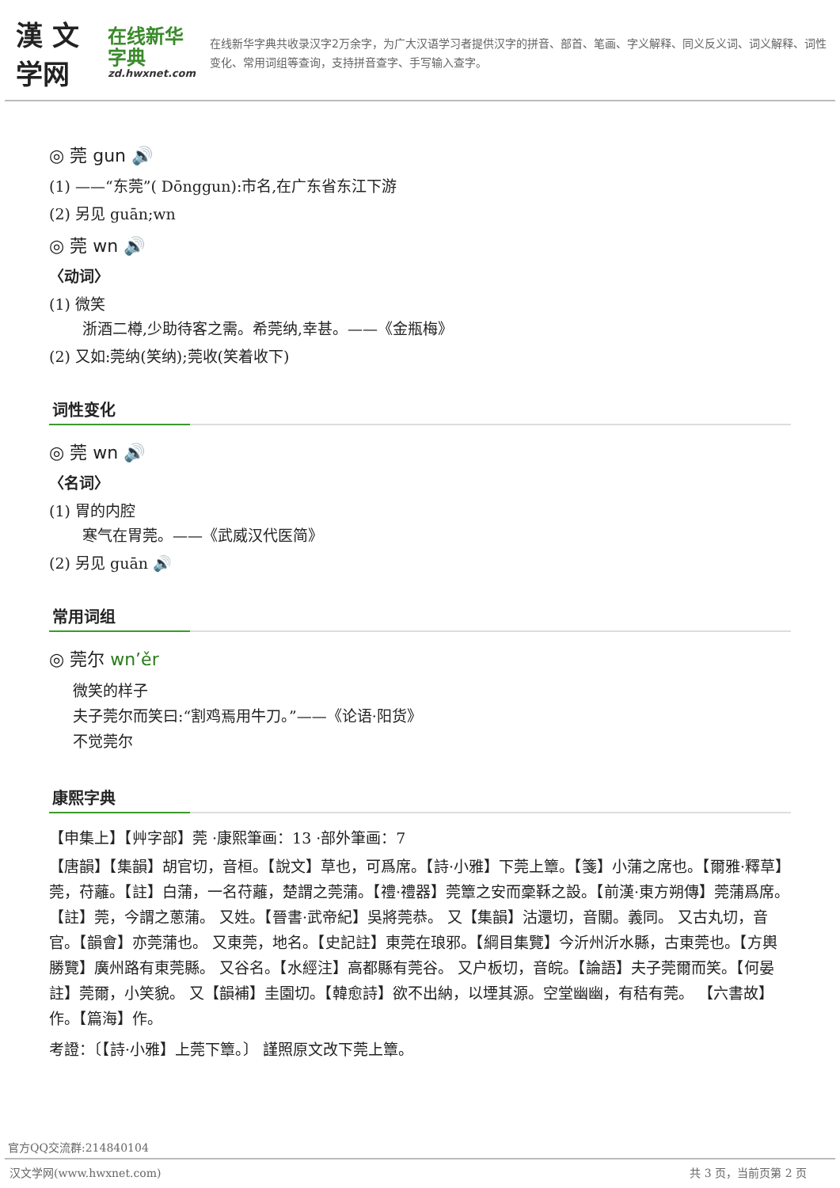漢 文学网
在线新华字典
zd.hwxnet.com
在线新华字典共收录汉字2万余字，为广大汉语学习者提供汉字的拼音、部首、笔画、字义解释、同义反义词、词义解释、词性变化、常用词组等查询，支持拼音查字、手写输入查字。
◎ 莞 gun 🔊
(1) ——“东莞”( Dōnggun):市名,在广东省东江下游
(2) 另见 guān;wn
◎ 莞 wn 🔊
〈动词〉
(1) 微笑
浙酒二樽,少助待客之需。希莞纳,幸甚。——《金瓶梅》
(2) 又如:莞纳(笑纳);莞收(笑着收下)
词性变化
◎ 莞 wn 🔊
〈名词〉
(1) 胃的内腔
寒气在胃莞。——《武威汉代医简》
(2) 另见 guān 🔊
常用词组
◎ 莞尔 wn’ěr
微笑的样子
夫子莞尔而笑曰:“割鸡焉用牛刀。”——《论语·阳货》
不觉莞尔
康熙字典
【申集上】【艸字部】莞 ·康熙筆画：13 ·部外筆画：7
【唐韻】【集韻】胡官切，音桓。【說文】草也，可爲席。【詩·小雅】下莞上簟。【箋】小蒲之席也。【爾雅·釋草】莞，苻蘺。【註】白蒲，一名苻蘺，楚謂之莞蒲。【禮·禮器】莞簟之安而稾鞂之設。【前漢·東方朔傳】莞蒲爲席。【註】莞，今謂之蔥蒲。 又姓。【晉書·武帝紀】吳將莞恭。 又【集韻】沽還切，音關。義同。 又古丸切，音官。【韻會】亦莞蒲也。 又東莞，地名。【史記註】東莞在琅邪。【綱目集覽】今沂州沂水縣，古東莞也。【方輿勝覽】廣州路有東莞縣。 又谷名。【水經注】高都縣有莞谷。 又戸板切，音皖。【論語】夫子莞爾而笑。【何晏註】莞爾，小笑貌。 又【韻補】圭園切。【韓愈詩】欲不出納，以堙其源。空堂幽幽，有秸有莞。 【六書故】作。【篇海】作。
考證：〔【詩·小雅】上莞下簟。〕 謹照原文改下莞上簟。
官方QQ交流群:214840104
汉文学网(www.hwxnet.com) 共 3 页，当前页第 2 页